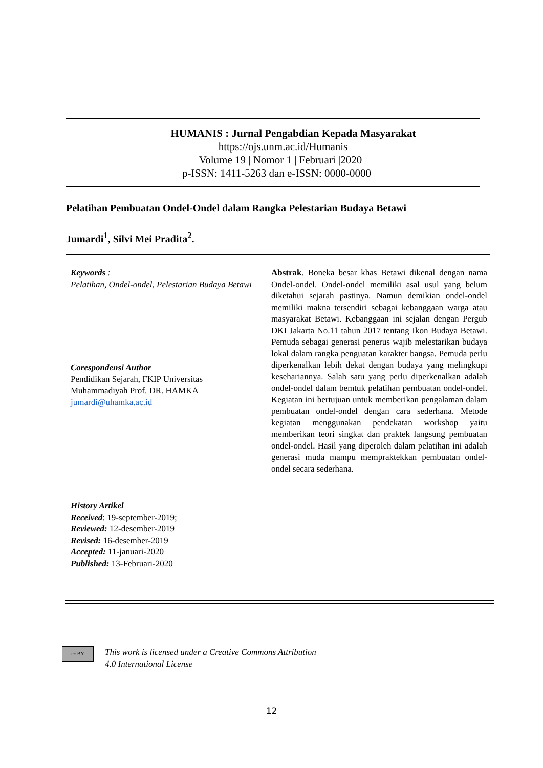HUMANIS : Jurnal Pengabdian Kepada Masyarakat
https://ojs.unm.ac.id/Humanis
Volume 19 | Nomor 1 | Februari |2020
p-ISSN: 1411-5263 dan e-ISSN: 0000-0000
Pelatihan Pembuatan Ondel-Ondel dalam Rangka Pelestarian Budaya Betawi
Jumardi<sup>1</sup>, Silvi Mei Pradita<sup>2</sup>.
Keywords :
Pelatihan, Ondel-ondel, Pelestarian Budaya Betawi
Corespondensi Author
Pendidikan Sejarah, FKIP Universitas Muhammadiyah Prof. DR. HAMKA
jumardi@uhamka.ac.id
History Artikel
Received: 19-september-2019;
Reviewed: 12-desember-2019
Revised: 16-desember-2019
Accepted: 11-januari-2020
Published: 13-Februari-2020
Abstrak. Boneka besar khas Betawi dikenal dengan nama Ondel-ondel. Ondel-ondel memiliki asal usul yang belum diketahui sejarah pastinya. Namun demikian ondel-ondel memiliki makna tersendiri sebagai kebanggaan warga atau masyarakat Betawi. Kebanggaan ini sejalan dengan Pergub DKI Jakarta No.11 tahun 2017 tentang Ikon Budaya Betawi. Pemuda sebagai generasi penerus wajib melestarikan budaya lokal dalam rangka penguatan karakter bangsa. Pemuda perlu diperkenalkan lebih dekat dengan budaya yang melingkupi kesehariannya. Salah satu yang perlu diperkenalkan adalah ondel-ondel dalam bemtuk pelatihan pembuatan ondel-ondel. Kegiatan ini bertujuan untuk memberikan pengalaman dalam pembuatan ondel-ondel dengan cara sederhana. Metode kegiatan menggunakan pendekatan workshop yaitu memberikan teori singkat dan praktek langsung pembuatan ondel-ondel. Hasil yang diperoleh dalam pelatihan ini adalah generasi muda mampu mempraktekkan pembuatan ondel-ondel secara sederhana.
cc BY
This work is licensed under a Creative Commons Attribution
4.0 International License
12